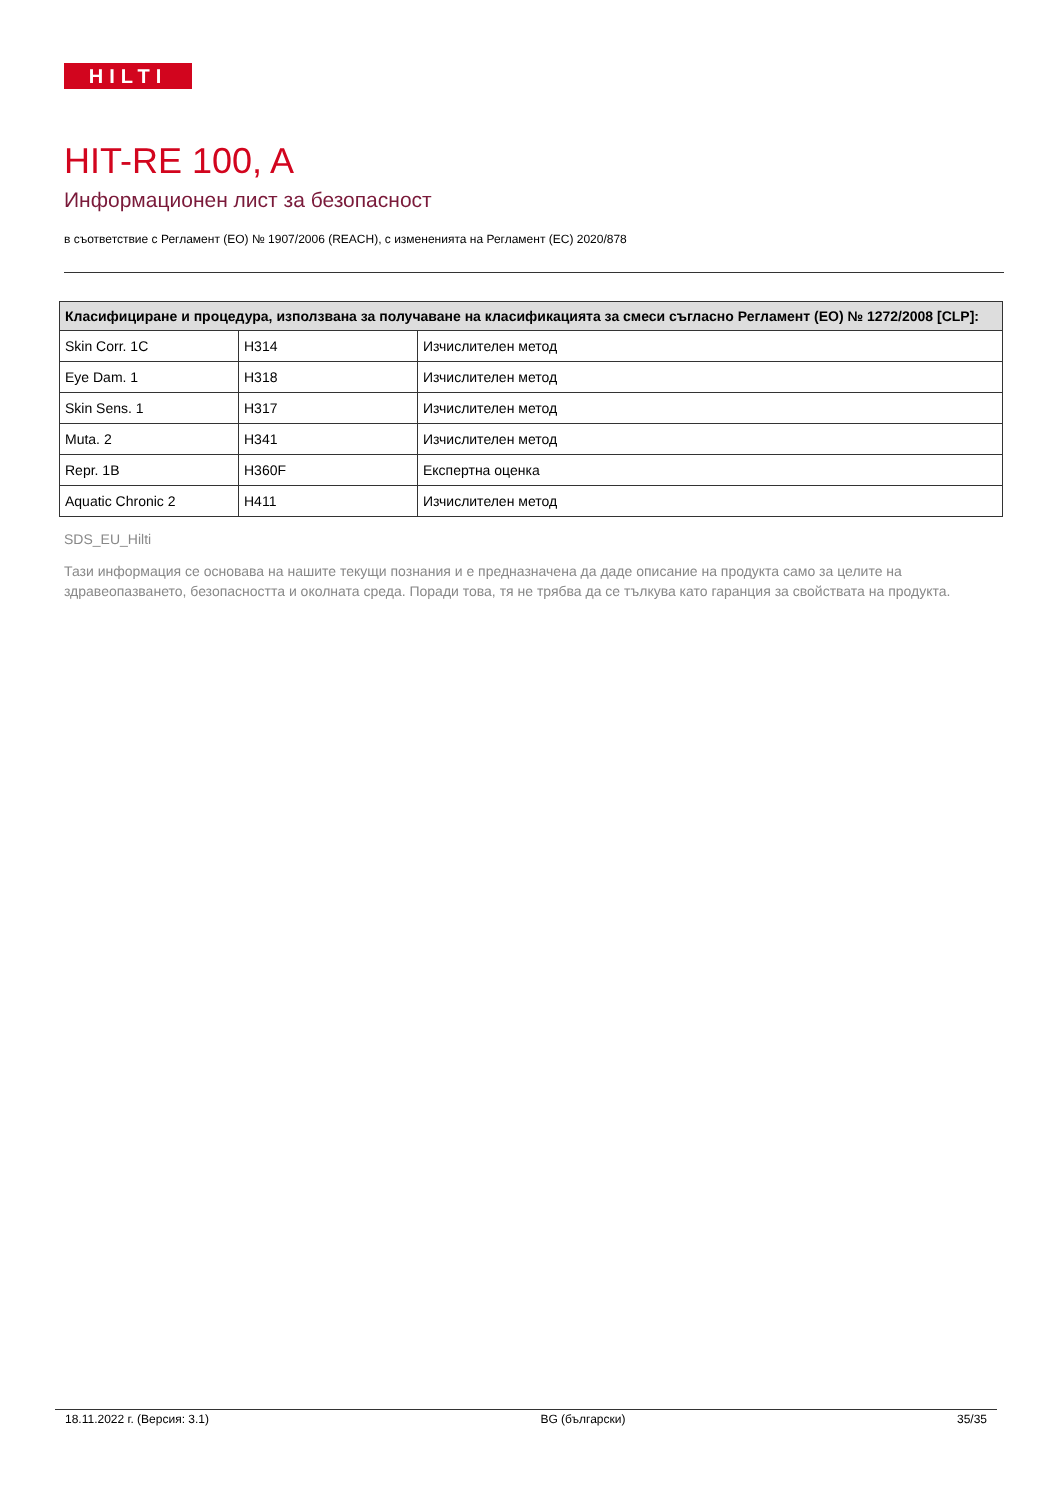HILTI
HIT-RE 100, A
Информационен лист за безопасност
в съответствие с Регламент (ЕО) № 1907/2006 (REACH), с измененията на Регламент (ЕС) 2020/878
| Класифициране и процедура, използвана за получаване на класификацията за смеси съгласно Регламент (ЕО) № 1272/2008 [CLP]: | | |
| --- | --- | --- |
| Skin Corr. 1C | H314 | Изчислителен метод |
| Eye Dam. 1 | H318 | Изчислителен метод |
| Skin Sens. 1 | H317 | Изчислителен метод |
| Muta. 2 | H341 | Изчислителен метод |
| Repr. 1B | H360F | Експертна оценка |
| Aquatic Chronic 2 | H411 | Изчислителен метод |
SDS_EU_Hilti
Тази информация се основава на нашите текущи познания и е предназначена да даде описание на продукта само за целите на здравеопазването, безопасността и околната среда. Поради това, тя не трябва да се тълкува като гаранция за свойствата на продукта.
18.11.2022 г. (Версия: 3.1) BG (български) 35/35